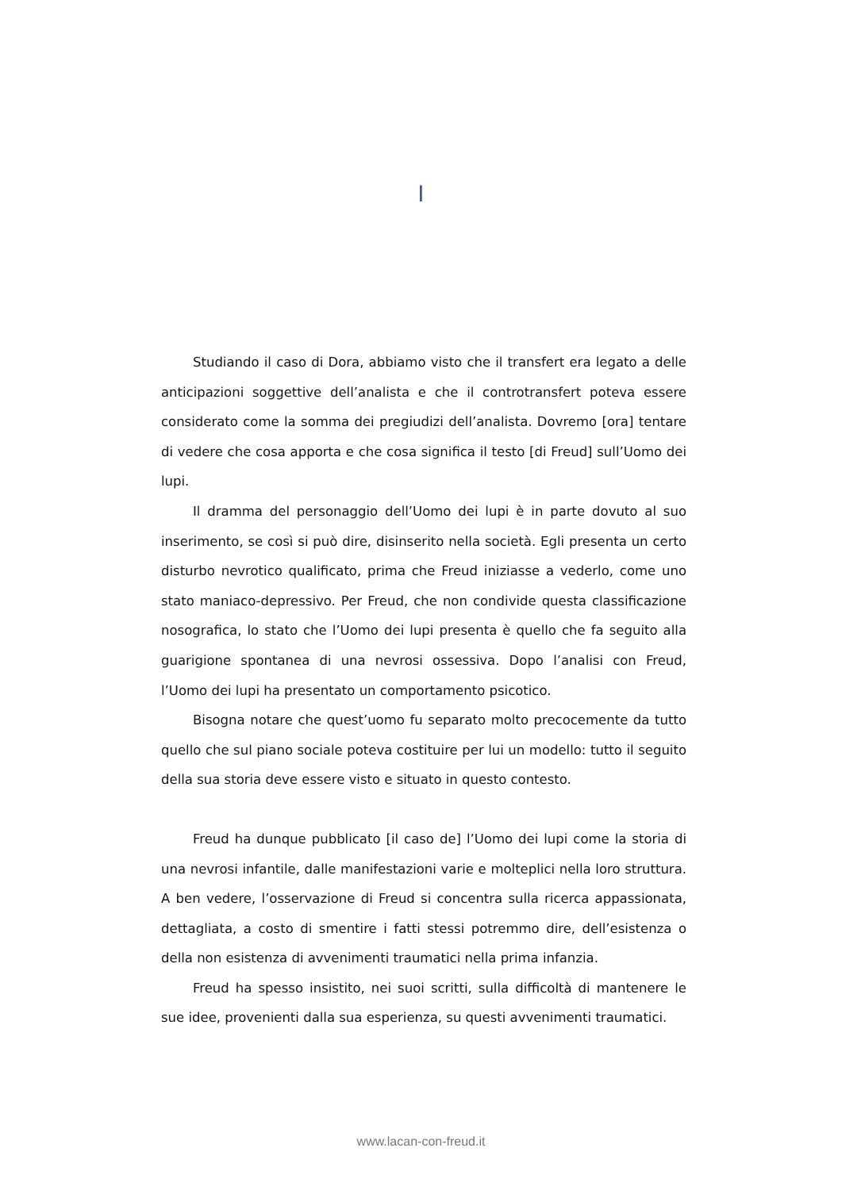I
Studiando il caso di Dora, abbiamo visto che il transfert era legato a delle anticipazioni soggettive dell’analista e che il controtransfert poteva essere considerato come la somma dei pregiudizi dell’analista. Dovremo [ora] tentare di vedere che cosa apporta e che cosa significa il testo [di Freud] sull’Uomo dei lupi.
Il dramma del personaggio dell’Uomo dei lupi è in parte dovuto al suo inserimento, se così si può dire, disinserito nella società. Egli presenta un certo disturbo nevrotico qualificato, prima che Freud iniziasse a vederlo, come uno stato maniaco-depressivo. Per Freud, che non condivide questa classificazione nosografica, lo stato che l’Uomo dei lupi presenta è quello che fa seguito alla guarigione spontanea di una nevrosi ossessiva. Dopo l’analisi con Freud, l’Uomo dei lupi ha presentato un comportamento psicotico.
Bisogna notare che quest’uomo fu separato molto precocemente da tutto quello che sul piano sociale poteva costituire per lui un modello: tutto il seguito della sua storia deve essere visto e situato in questo contesto.
Freud ha dunque pubblicato [il caso de] l’Uomo dei lupi come la storia di una nevrosi infantile, dalle manifestazioni varie e molteplici nella loro struttura. A ben vedere, l’osservazione di Freud si concentra sulla ricerca appassionata, dettagliata, a costo di smentire i fatti stessi potremmo dire, dell’esistenza o della non esistenza di avvenimenti traumatici nella prima infanzia.
Freud ha spesso insistito, nei suoi scritti, sulla difficoltà di mantenere le sue idee, provenienti dalla sua esperienza, su questi avvenimenti traumatici.
www.lacan-con-freud.it